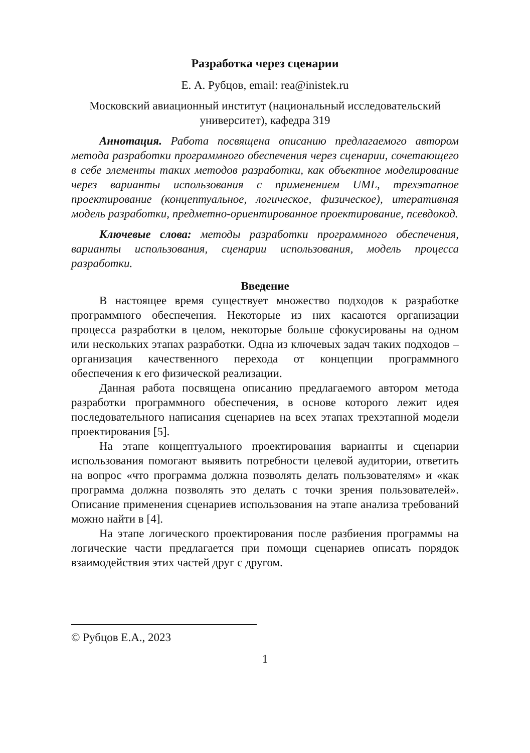Разработка через сценарии
Е. А. Рубцов, email: rea@inistek.ru
Московский авиационный институт (национальный исследовательский университет), кафедра 319
Аннотация. Работа посвящена описанию предлагаемого автором метода разработки программного обеспечения через сценарии, сочетающего в себе элементы таких методов разработки, как объектное моделирование через варианты использования с применением UML, трехэтапное проектирование (концептуальное, логическое, физическое), итеративная модель разработки, предметно-ориентированное проектирование, псевдокод.
Ключевые слова: методы разработки программного обеспечения, варианты использования, сценарии использования, модель процесса разработки.
Введение
В настоящее время существует множество подходов к разработке программного обеспечения. Некоторые из них касаются организации процесса разработки в целом, некоторые больше сфокусированы на одном или нескольких этапах разработки. Одна из ключевых задач таких подходов – организация качественного перехода от концепции программного обеспечения к его физической реализации.
Данная работа посвящена описанию предлагаемого автором метода разработки программного обеспечения, в основе которого лежит идея последовательного написания сценариев на всех этапах трехэтапной модели проектирования [5].
На этапе концептуального проектирования варианты и сценарии использования помогают выявить потребности целевой аудитории, ответить на вопрос «что программа должна позволять делать пользователям» и «как программа должна позволять это делать с точки зрения пользователей». Описание применения сценариев использования на этапе анализа требований можно найти в [4].
На этапе логического проектирования после разбиения программы на логические части предлагается при помощи сценариев описать порядок взаимодействия этих частей друг с другом.
© Рубцов Е.А., 2023
1